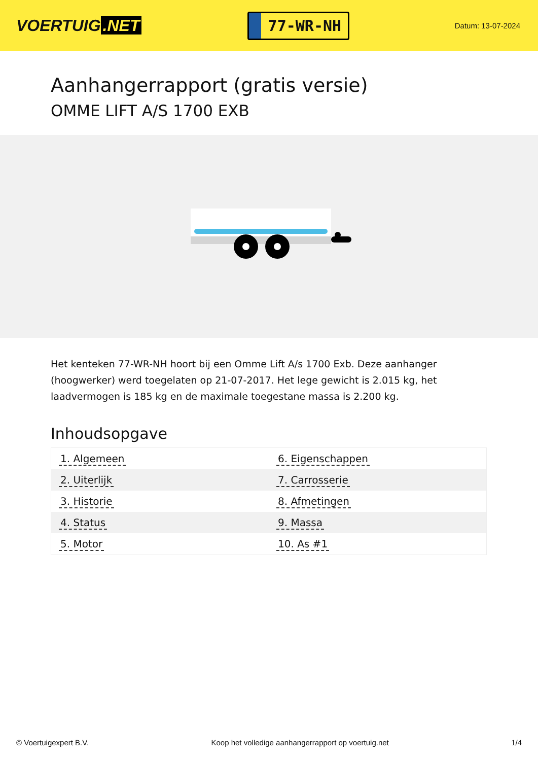VOERTUIG.NET
77-WR-NH
Datum: 13-07-2024
Aanhangerrapport (gratis versie)
OMME LIFT A/S 1700 EXB
Het kenteken 77-WR-NH hoort bij een Omme Lift A/s 1700 Exb. Deze aanhanger (hoogwerker) werd toegelaten op 21-07-2017. Het lege gewicht is 2.015 kg, het laadvermogen is 185 kg en de maximale toegestane massa is 2.200 kg.
Inhoudsopgave
| 1. Algemeen | 6. Eigenschappen |
| 2. Uiterlijk | 7. Carrosserie |
| 3. Historie | 8. Afmetingen |
| 4. Status | 9. Massa |
| 5. Motor | 10. As #1 |
© Voertuigexpert B.V. Koop het volledige aanhangerrapport op voertuig.net 1/4